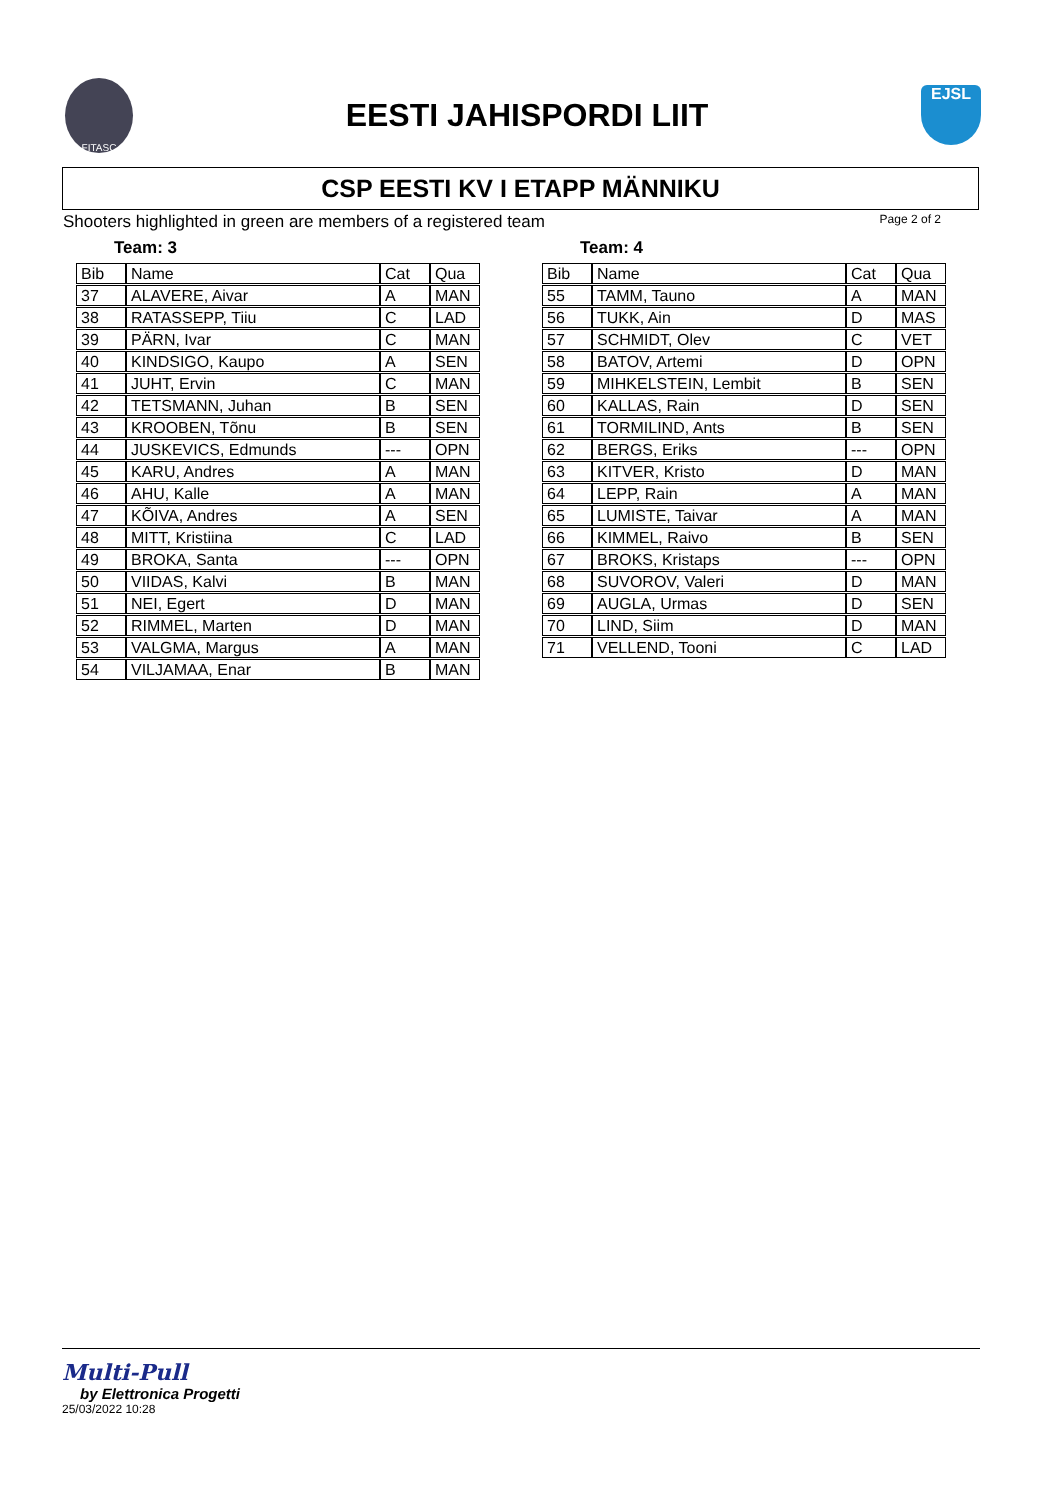FITASC
EESTI JAHISPORDI LIIT
EJSL
CSP EESTI KV I ETAPP MÄNNIKU
Shooters highlighted in green are members of a registered team Page 2 of 2
Team: 3
| Bib | Name | Cat | Qua |
| --- | --- | --- | --- |
| 37 | ALAVERE, Aivar | A | MAN |
| 38 | RATASSEPP, Tiiu | C | LAD |
| 39 | PÄRN, Ivar | C | MAN |
| 40 | KINDSIGO, Kaupo | A | SEN |
| 41 | JUHT, Ervin | C | MAN |
| 42 | TETSMANN, Juhan | B | SEN |
| 43 | KROOBEN, Tõnu | B | SEN |
| 44 | JUSKEVICS, Edmunds | --- | OPN |
| 45 | KARU, Andres | A | MAN |
| 46 | AHU, Kalle | A | MAN |
| 47 | KÕIVA, Andres | A | SEN |
| 48 | MITT, Kristiina | C | LAD |
| 49 | BROKA, Santa | --- | OPN |
| 50 | VIIDAS, Kalvi | B | MAN |
| 51 | NEI, Egert | D | MAN |
| 52 | RIMMEL, Marten | D | MAN |
| 53 | VALGMA, Margus | A | MAN |
| 54 | VILJAMAA, Enar | B | MAN |
Team: 4
| Bib | Name | Cat | Qua |
| --- | --- | --- | --- |
| 55 | TAMM, Tauno | A | MAN |
| 56 | TUKK, Ain | D | MAS |
| 57 | SCHMIDT, Olev | C | VET |
| 58 | BATOV, Artemi | D | OPN |
| 59 | MIHKELSTEIN, Lembit | B | SEN |
| 60 | KALLAS, Rain | D | SEN |
| 61 | TORMILIND, Ants | B | SEN |
| 62 | BERGS, Eriks | --- | OPN |
| 63 | KITVER, Kristo | D | MAN |
| 64 | LEPP, Rain | A | MAN |
| 65 | LUMISTE, Taivar | A | MAN |
| 66 | KIMMEL, Raivo | B | SEN |
| 67 | BROKS, Kristaps | --- | OPN |
| 68 | SUVOROV, Valeri | D | MAN |
| 69 | AUGLA, Urmas | D | SEN |
| 70 | LIND, Siim | D | MAN |
| 71 | VELLEND, Tooni | C | LAD |
Multi-Pull
by Elettronica Progetti
25/03/2022 10:28